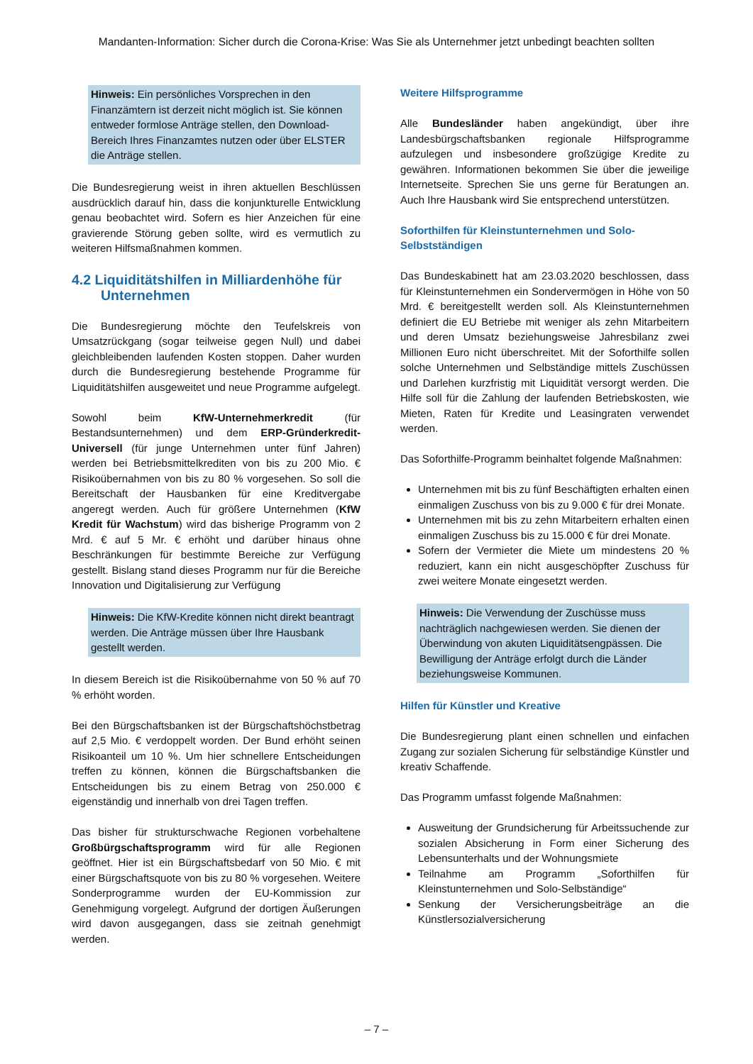Mandanten-Information: Sicher durch die Corona-Krise: Was Sie als Unternehmer jetzt unbedingt beachten sollten
Hinweis: Ein persönliches Vorsprechen in den Finanzämtern ist derzeit nicht möglich ist. Sie können entweder formlose Anträge stellen, den Download-Bereich Ihres Finanzamtes nutzen oder über ELSTER die Anträge stellen.
Die Bundesregierung weist in ihren aktuellen Beschlüssen ausdrücklich darauf hin, dass die konjunkturelle Entwicklung genau beobachtet wird. Sofern es hier Anzeichen für eine gravierende Störung geben sollte, wird es vermutlich zu weiteren Hilfsmaßnahmen kommen.
4.2 Liquiditätshilfen in Milliardenhöhe für Unternehmen
Die Bundesregierung möchte den Teufelskreis von Umsatzrückgang (sogar teilweise gegen Null) und dabei gleichbleibenden laufenden Kosten stoppen. Daher wurden durch die Bundesregierung bestehende Programme für Liquiditätshilfen ausgeweitet und neue Programme aufgelegt.
Sowohl beim KfW-Unternehmerkredit (für Bestandsunternehmen) und dem ERP-Gründerkredit-Universell (für junge Unternehmen unter fünf Jahren) werden bei Betriebsmittelkrediten von bis zu 200 Mio. € Risikoübernahmen von bis zu 80 % vorgesehen. So soll die Bereitschaft der Hausbanken für eine Kreditvergabe angeregt werden. Auch für größere Unternehmen (KfW Kredit für Wachstum) wird das bisherige Programm von 2 Mrd. € auf 5 Mr. € erhöht und darüber hinaus ohne Beschränkungen für bestimmte Bereiche zur Verfügung gestellt. Bislang stand dieses Programm nur für die Bereiche Innovation und Digitalisierung zur Verfügung
Hinweis: Die KfW-Kredite können nicht direkt beantragt werden. Die Anträge müssen über Ihre Hausbank gestellt werden.
In diesem Bereich ist die Risikoübernahme von 50 % auf 70 % erhöht worden.
Bei den Bürgschaftsbanken ist der Bürgschaftshöchstbetrag auf 2,5 Mio. € verdoppelt worden. Der Bund erhöht seinen Risikoanteil um 10 %. Um hier schnellere Entscheidungen treffen zu können, können die Bürgschaftsbanken die Entscheidungen bis zu einem Betrag von 250.000 € eigenständig und innerhalb von drei Tagen treffen.
Das bisher für strukturschwache Regionen vorbehaltene Großbürgschaftsprogramm wird für alle Regionen geöffnet. Hier ist ein Bürgschaftsbedarf von 50 Mio. € mit einer Bürgschaftsquote von bis zu 80 % vorgesehen. Weitere Sonderprogramme wurden der EU-Kommission zur Genehmigung vorgelegt. Aufgrund der dortigen Äußerungen wird davon ausgegangen, dass sie zeitnah genehmigt werden.
Weitere Hilfsprogramme
Alle Bundesländer haben angekündigt, über ihre Landesbürgschaftsbanken regionale Hilfsprogramme aufzulegen und insbesondere großzügige Kredite zu gewähren. Informationen bekommen Sie über die jeweilige Internetseite. Sprechen Sie uns gerne für Beratungen an. Auch Ihre Hausbank wird Sie entsprechend unterstützen.
Soforthilfen für Kleinstunternehmen und Solo-Selbstständigen
Das Bundeskabinett hat am 23.03.2020 beschlossen, dass für Kleinstunternehmen ein Sondervermögen in Höhe von 50 Mrd. € bereitgestellt werden soll. Als Kleinstunternehmen definiert die EU Betriebe mit weniger als zehn Mitarbeitern und deren Umsatz beziehungsweise Jahresbilanz zwei Millionen Euro nicht überschreitet. Mit der Soforthilfe sollen solche Unternehmen und Selbständige mittels Zuschüssen und Darlehen kurzfristig mit Liquidität versorgt werden. Die Hilfe soll für die Zahlung der laufenden Betriebskosten, wie Mieten, Raten für Kredite und Leasingraten verwendet werden.
Das Soforthilfe-Programm beinhaltet folgende Maßnahmen:
Unternehmen mit bis zu fünf Beschäftigten erhalten einen einmaligen Zuschuss von bis zu 9.000 € für drei Monate.
Unternehmen mit bis zu zehn Mitarbeitern erhalten einen einmaligen Zuschuss bis zu 15.000 € für drei Monate.
Sofern der Vermieter die Miete um mindestens 20 % reduziert, kann ein nicht ausgeschöpfter Zuschuss für zwei weitere Monate eingesetzt werden.
Hinweis: Die Verwendung der Zuschüsse muss nachträglich nachgewiesen werden. Sie dienen der Überwindung von akuten Liquiditätsengpässen. Die Bewilligung der Anträge erfolgt durch die Länder beziehungsweise Kommunen.
Hilfen für Künstler und Kreative
Die Bundesregierung plant einen schnellen und einfachen Zugang zur sozialen Sicherung für selbständige Künstler und kreativ Schaffende.
Das Programm umfasst folgende Maßnahmen:
Ausweitung der Grundsicherung für Arbeitssuchende zur sozialen Absicherung in Form einer Sicherung des Lebensunterhalts und der Wohnungsmiete
Teilnahme am Programm „Soforthilfen für Kleinstunternehmen und Solo-Selbständige“
Senkung der Versicherungsbeiträge an die Künstlersozialversicherung
– 7 –